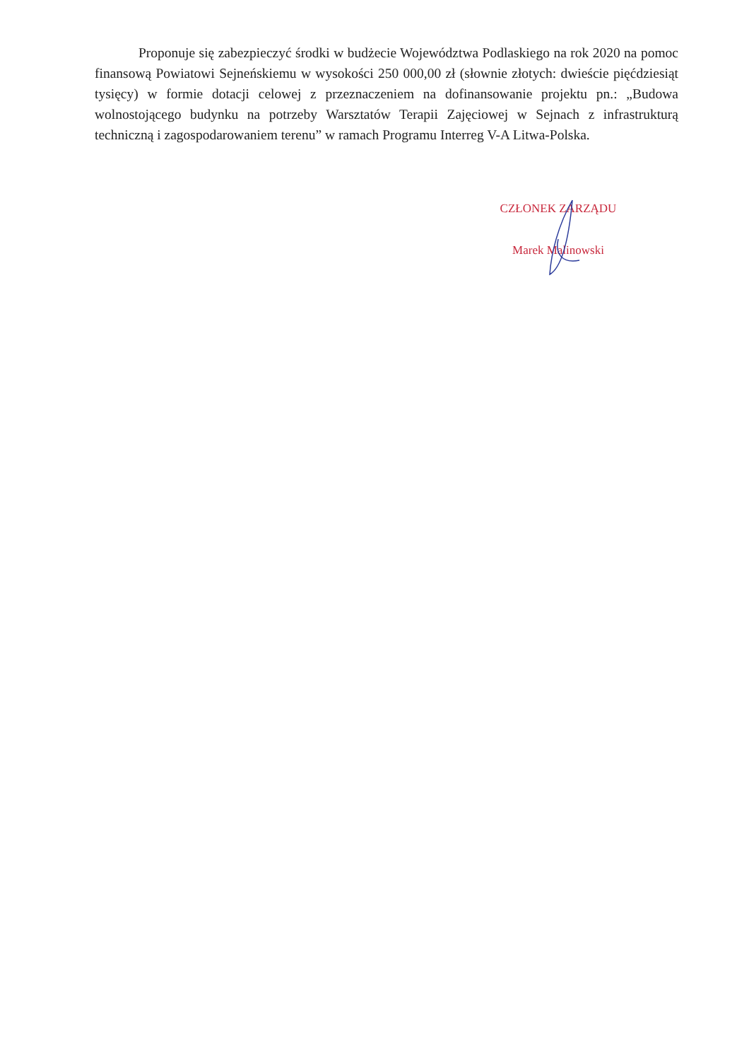Proponuje się zabezpieczyć środki w budżecie Województwa Podlaskiego na rok 2020 na pomoc finansową Powiatowi Sejneńskiemu w wysokości 250 000,00 zł (słownie złotych: dwieście pięćdziesiąt tysięcy) w formie dotacji celowej z przeznaczeniem na dofinansowanie projektu pn.: „Budowa wolnostojącego budynku na potrzeby Warsztatów Terapii Zajęciowej w Sejnach z infrastrukturą techniczną i zagospodarowaniem terenu” w ramach Programu Interreg V-A Litwa-Polska.
CZŁONEK ZARZĄDU
Marek Malinowski